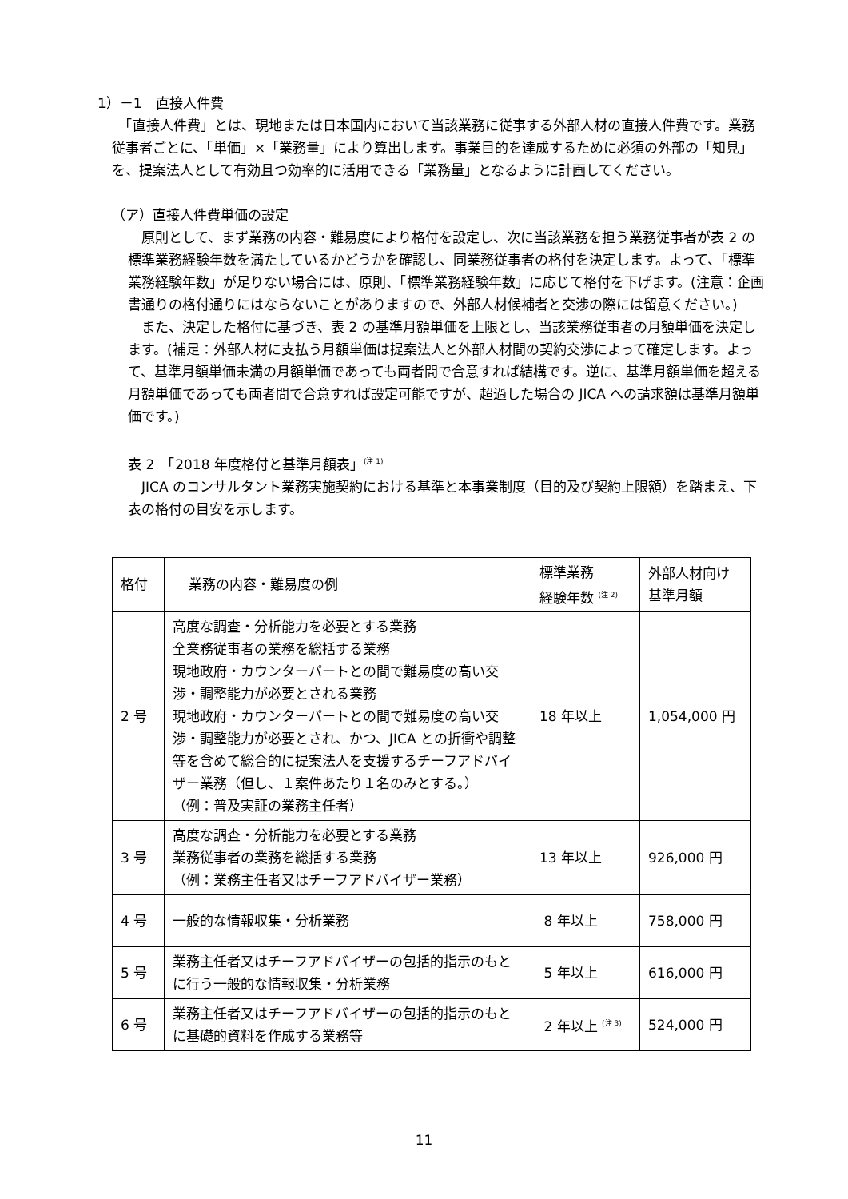1）－1　直接人件費
　「直接人件費」とは、現地または日本国内において当該業務に従事する外部人材の直接人件費です。業務従事者ごとに、「単価」×「業務量」により算出します。事業目的を達成するために必須の外部の「知見」を、提案法人として有効且つ効率的に活用できる「業務量」となるように計画してください。
（ア）直接人件費単価の設定
　原則として、まず業務の内容・難易度により格付を設定し、次に当該業務を担う業務従事者が表 2 の標準業務経験年数を満たしているかどうかを確認し、同業務従事者の格付を決定します。よって、「標準業務経験年数」が足りない場合には、原則、「標準業務経験年数」に応じて格付を下げます。(注意：企画書通りの格付通りにはならないことがありますので、外部人材候補者と交渉の際には留意ください。)
　また、決定した格付に基づき、表 2 の基準月額単価を上限とし、当該業務従事者の月額単価を決定します。(補足：外部人材に支払う月額単価は提案法人と外部人材間の契約交渉によって確定します。よって、基準月額単価未満の月額単価であっても両者間で合意すれば結構です。逆に、基準月額単価を超える月額単価であっても両者間で合意すれば設定可能ですが、超過した場合の JICA への請求額は基準月額単価です。)
表 2　「2018 年度格付と基準月額表」<sup>(注 1)</sup>
　JICA のコンサルタント業務実施契約における基準と本事業制度（目的及び契約上限額）を踏まえ、下表の格付の目安を示します。
| 格付 | 業務の内容・難易度の例 | 標準業務 経験年数 <sup>(注 2)</sup> | 外部人材向け 基準月額 |
| --- | --- | --- | --- |
| 2 号 | 高度な調査・分析能力を必要とする業務 全業務従事者の業務を総括する業務 現地政府・カウンターパートとの間で難易度の高い交渉・調整能力が必要とされる業務 現地政府・カウンターパートとの間で難易度の高い交渉・調整能力が必要とされ、かつ、JICA との折衝や調整等を含めて総合的に提案法人を支援するチーフアドバイザー業務（但し、１案件あたり１名のみとする。） （例：普及実証の業務主任者） | 18 年以上 | 1,054,000 円 |
| 3 号 | 高度な調査・分析能力を必要とする業務 業務従事者の業務を総括する業務 （例：業務主任者又はチーフアドバイザー業務） | 13 年以上 | 926,000 円 |
| 4 号 | 一般的な情報収集・分析業務 | 8 年以上 | 758,000 円 |
| 5 号 | 業務主任者又はチーフアドバイザーの包括的指示のもとに行う一般的な情報収集・分析業務 | 5 年以上 | 616,000 円 |
| 6 号 | 業務主任者又はチーフアドバイザーの包括的指示のもとに基礎的資料を作成する業務等 | 2 年以上 <sup>(注 3)</sup> | 524,000 円 |
11